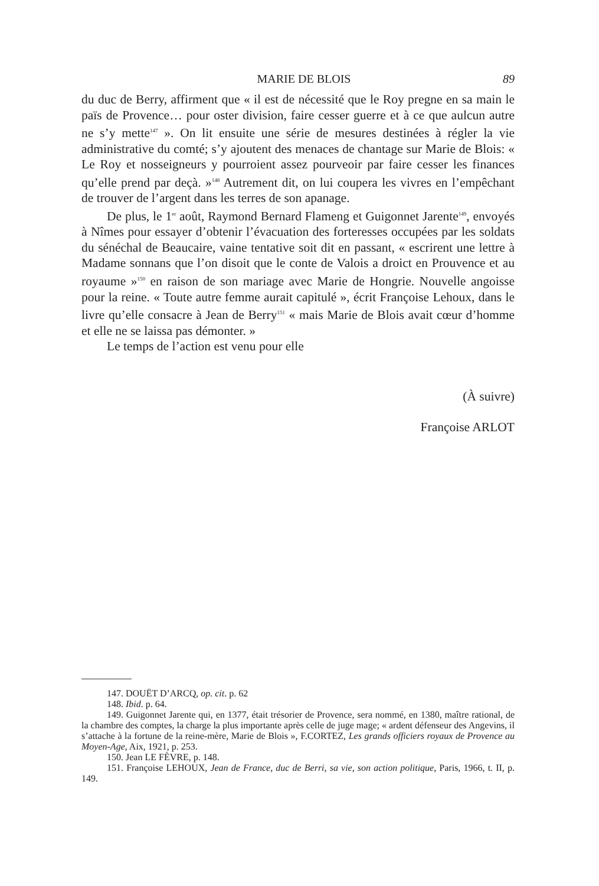MARIE DE BLOIS 89
du duc de Berry, affirment que « il est de nécessité que le Roy pregne en sa main le païs de Provence… pour oster division, faire cesser guerre et à ce que aulcun autre ne s’y mette<sup>147</sup> ». On lit ensuite une série de mesures destinées à régler la vie administrative du comté; s’y ajoutent des menaces de chantage sur Marie de Blois: « Le Roy et nosseigneurs y pourroient assez pourveoir par faire cesser les finances qu’elle prend par deçà. »<sup>148</sup> Autrement dit, on lui coupera les vivres en l’empêchant de trouver de l’argent dans les terres de son apanage.
De plus, le 1<sup>er</sup> août, Raymond Bernard Flameng et Guigonnet Jarente<sup>149</sup>, envoyés à Nîmes pour essayer d’obtenir l’évacuation des forteresses occupées par les soldats du sénéchal de Beaucaire, vaine tentative soit dit en passant, « escrirent une lettre à Madame sonnans que l’on disoit que le conte de Valois a droict en Prouvence et au royaume »<sup>150</sup> en raison de son mariage avec Marie de Hongrie. Nouvelle angoisse pour la reine. « Toute autre femme aurait capitulé », écrit Françoise Lehoux, dans le livre qu’elle consacre à Jean de Berry<sup>151</sup> « mais Marie de Blois avait cœur d’homme et elle ne se laissa pas démonter. »
Le temps de l’action est venu pour elle
(À suivre)
Françoise ARLOT
147. DOUËT D’ARCQ, op. cit. p. 62
148. Ibid. p. 64.
149. Guigonnet Jarente qui, en 1377, était trésorier de Provence, sera nommé, en 1380, maître rational, de la chambre des comptes, la charge la plus importante après celle de juge mage; « ardent défenseur des Angevins, il s’attache à la fortune de la reine-mère, Marie de Blois », F.CORTEZ, Les grands officiers royaux de Provence au Moyen-Age, Aix, 1921, p. 253.
150. Jean LE FÈVRE, p. 148.
151. Françoise LEHOUX, Jean de France, duc de Berri, sa vie, son action politique, Paris, 1966, t. II, p. 149.